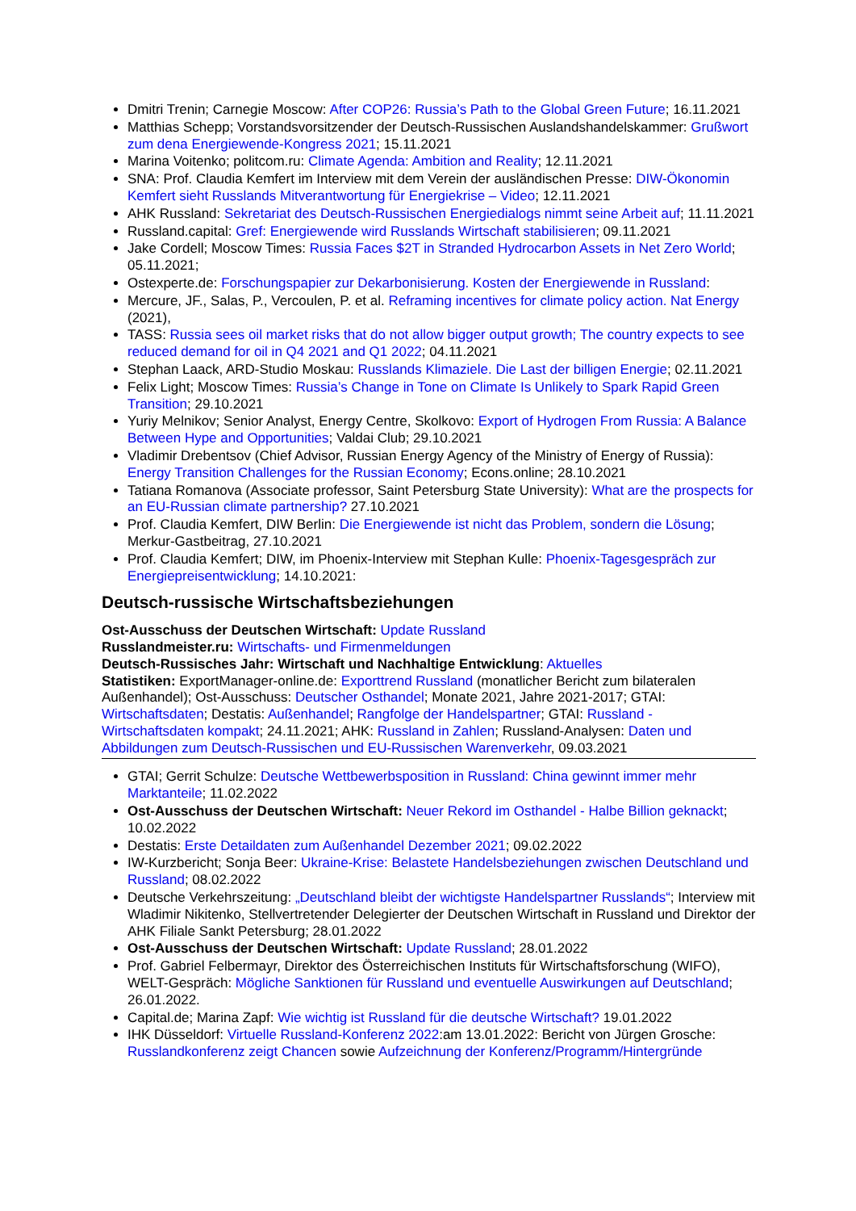Dmitri Trenin; Carnegie Moscow: After COP26: Russia’s Path to the Global Green Future; 16.11.2021
Matthias Schepp; Vorstandsvorsitzender der Deutsch-Russischen Auslandshandelskammer: Grußwort zum dena Energiewende-Kongress 2021; 15.11.2021
Marina Voitenko; politcom.ru: Climate Agenda: Ambition and Reality; 12.11.2021
SNA: Prof. Claudia Kemfert im Interview mit dem Verein der ausländischen Presse: DIW-Ökonomin Kemfert sieht Russlands Mitverantwortung für Energiekrise – Video; 12.11.2021
AHK Russland: Sekretariat des Deutsch-Russischen Energiedialogs nimmt seine Arbeit auf; 11.11.2021
Russland.capital: Gref: Energiewende wird Russlands Wirtschaft stabilisieren; 09.11.2021
Jake Cordell; Moscow Times: Russia Faces $2T in Stranded Hydrocarbon Assets in Net Zero World; 05.11.2021;
Ostexperte.de: Forschungspapier zur Dekarbonisierung. Kosten der Energiewende in Russland:
Mercure, JF., Salas, P., Vercoulen, P. et al. Reframing incentives for climate policy action. Nat Energy (2021),
TASS: Russia sees oil market risks that do not allow bigger output growth; The country expects to see reduced demand for oil in Q4 2021 and Q1 2022; 04.11.2021
Stephan Laack, ARD-Studio Moskau: Russlands Klimaziele. Die Last der billigen Energie; 02.11.2021
Felix Light; Moscow Times: Russia’s Change in Tone on Climate Is Unlikely to Spark Rapid Green Transition; 29.10.2021
Yuriy Melnikov; Senior Analyst, Energy Centre, Skolkovo: Export of Hydrogen From Russia: A Balance Between Hype and Opportunities; Valdai Club; 29.10.2021
Vladimir Drebentsov (Chief Advisor, Russian Energy Agency of the Ministry of Energy of Russia): Energy Transition Challenges for the Russian Economy; Econs.online; 28.10.2021
Tatiana Romanova (Associate professor, Saint Petersburg State University): What are the prospects for an EU-Russian climate partnership? 27.10.2021
Prof. Claudia Kemfert, DIW Berlin: Die Energiewende ist nicht das Problem, sondern die Lösung; Merkur-Gastbeitrag, 27.10.2021
Prof. Claudia Kemfert; DIW, im Phoenix-Interview mit Stephan Kulle: Phoenix-Tagesgespräch zur Energiepreisentwicklung; 14.10.2021:
Deutsch-russische Wirtschaftsbeziehungen
Ost-Ausschuss der Deutschen Wirtschaft: Update Russland
Russlandmeister.ru: Wirtschafts- und Firmenmeldungen
Deutsch-Russisches Jahr: Wirtschaft und Nachhaltige Entwicklung: Aktuelles
Statistiken: ExportManager-online.de: Exporttrend Russland (monatlicher Bericht zum bilateralen Außenhandel); Ost-Ausschuss: Deutscher Osthandel; Monate 2021, Jahre 2021-2017; GTAI: Wirtschaftsdaten; Destatis: Außenhandel; Rangfolge der Handelspartner; GTAI: Russland - Wirtschaftsdaten kompakt; 24.11.2021; AHK: Russland in Zahlen; Russland-Analysen: Daten und Abbildungen zum Deutsch-Russischen und EU-Russischen Warenverkehr, 09.03.2021
GTAI; Gerrit Schulze: Deutsche Wettbewerbsposition in Russland: China gewinnt immer mehr Marktanteile; 11.02.2022
Ost-Ausschuss der Deutschen Wirtschaft: Neuer Rekord im Osthandel - Halbe Billion geknackt; 10.02.2022
Destatis: Erste Detaildaten zum Außenhandel Dezember 2021; 09.02.2022
IW-Kurzbericht; Sonja Beer: Ukraine-Krise: Belastete Handelsbeziehungen zwischen Deutschland und Russland; 08.02.2022
Deutsche Verkehrszeitung: „Deutschland bleibt der wichtigste Handelspartner Russlands“; Interview mit Wladimir Nikitenko, Stellvertretender Delegierter der Deutschen Wirtschaft in Russland und Direktor der AHK Filiale Sankt Petersburg; 28.01.2022
Ost-Ausschuss der Deutschen Wirtschaft: Update Russland; 28.01.2022
Prof. Gabriel Felbermayr, Direktor des Österreichischen Instituts für Wirtschaftsforschung (WIFO), WELT-Gespräch: Mögliche Sanktionen für Russland und eventuelle Auswirkungen auf Deutschland; 26.01.2022.
Capital.de; Marina Zapf: Wie wichtig ist Russland für die deutsche Wirtschaft? 19.01.2022
IHK Düsseldorf: Virtuelle Russland-Konferenz 2022:am 13.01.2022: Bericht von Jürgen Grosche: Russlandkonferenz zeigt Chancen sowie Aufzeichnung der Konferenz/Programm/Hintergründe